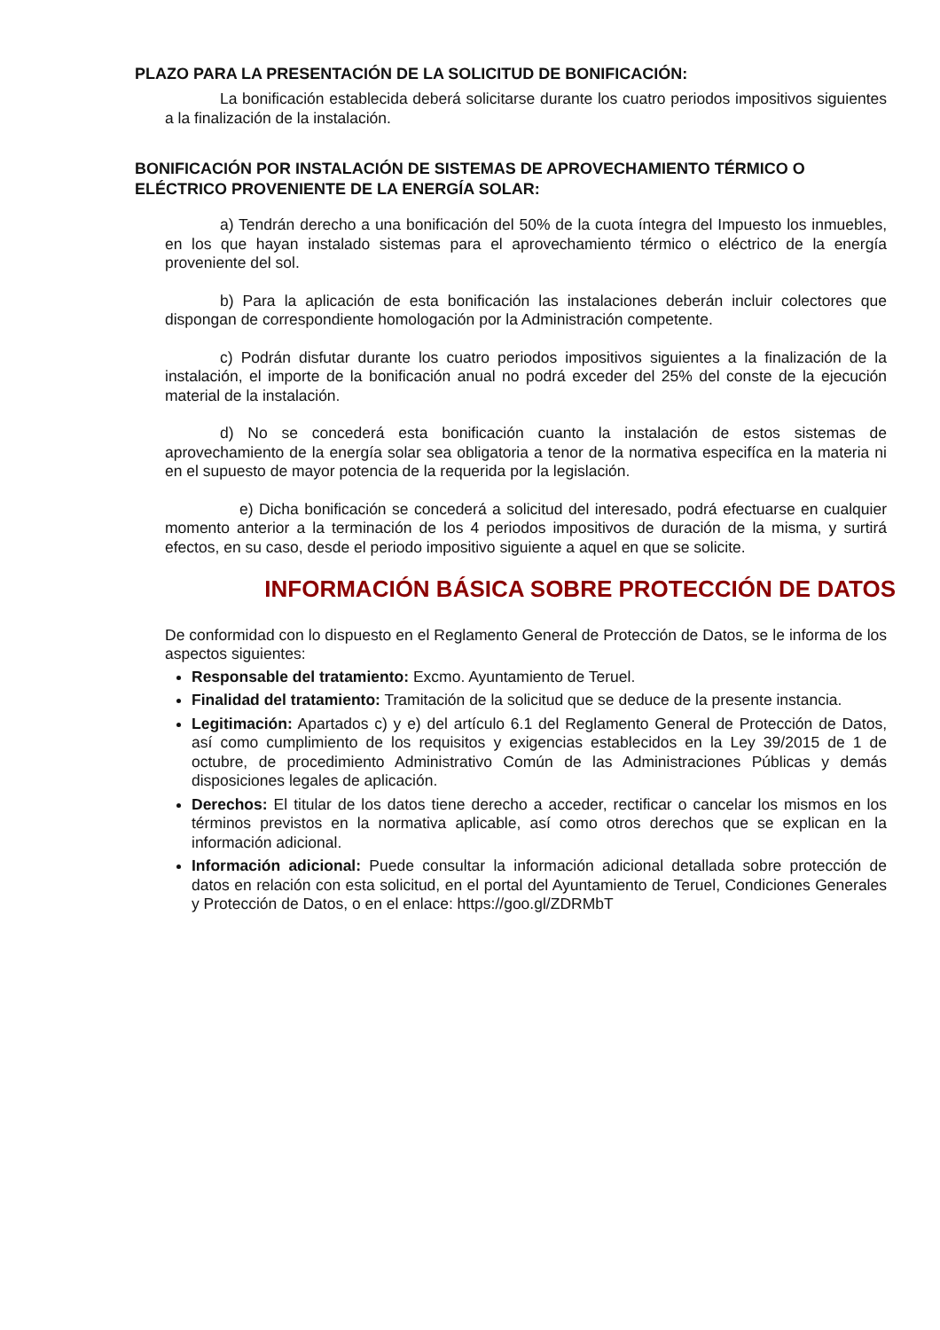PLAZO PARA LA PRESENTACIÓN DE LA SOLICITUD DE BONIFICACIÓN:
La bonificación establecida deberá solicitarse durante los cuatro periodos impositivos siguientes a la finalización de la instalación.
BONIFICACIÓN POR INSTALACIÓN DE SISTEMAS DE APROVECHAMIENTO TÉRMICO O ELÉCTRICO PROVENIENTE DE LA ENERGÍA SOLAR:
a) Tendrán derecho a una bonificación del 50% de la cuota íntegra del Impuesto los inmuebles, en los que hayan instalado sistemas para el aprovechamiento térmico o eléctrico de la energía proveniente del sol.
b) Para la aplicación de esta bonificación las instalaciones deberán incluir colectores que dispongan de correspondiente homologación por la Administración competente.
c) Podrán disfutar durante los cuatro periodos impositivos siguientes a la finalización de la instalación, el importe de la bonificación anual no podrá exceder del 25% del conste de la ejecución material de la instalación.
d) No se concederá esta bonificación cuanto la instalación de estos sistemas de aprovechamiento de la energía solar sea obligatoria a tenor de la normativa especifíca en la materia ni en el supuesto de mayor potencia de la requerida por la legislación.
e) Dicha bonificación se concederá a solicitud del interesado, podrá efectuarse en cualquier momento anterior a la terminación de los 4 periodos impositivos de duración de la misma, y surtirá efectos, en su caso, desde el periodo impositivo siguiente a aquel en que se solicite.
INFORMACIÓN BÁSICA SOBRE PROTECCIÓN DE DATOS
De conformidad con lo dispuesto en el Reglamento General de Protección de Datos, se le informa de los aspectos siguientes:
Responsable del tratamiento: Excmo. Ayuntamiento de Teruel.
Finalidad del tratamiento: Tramitación de la solicitud que se deduce de la presente instancia.
Legitimación: Apartados c) y e) del artículo 6.1 del Reglamento General de Protección de Datos, así como cumplimiento de los requisitos y exigencias establecidos en la Ley 39/2015 de 1 de octubre, de procedimiento Administrativo Común de las Administraciones Públicas y demás disposiciones legales de aplicación.
Derechos: El titular de los datos tiene derecho a acceder, rectificar o cancelar los mismos en los términos previstos en la normativa aplicable, así como otros derechos que se explican en la información adicional.
Información adicional: Puede consultar la información adicional detallada sobre protección de datos en relación con esta solicitud, en el portal del Ayuntamiento de Teruel, Condiciones Generales y Protección de Datos, o en el enlace: https://goo.gl/ZDRMbT